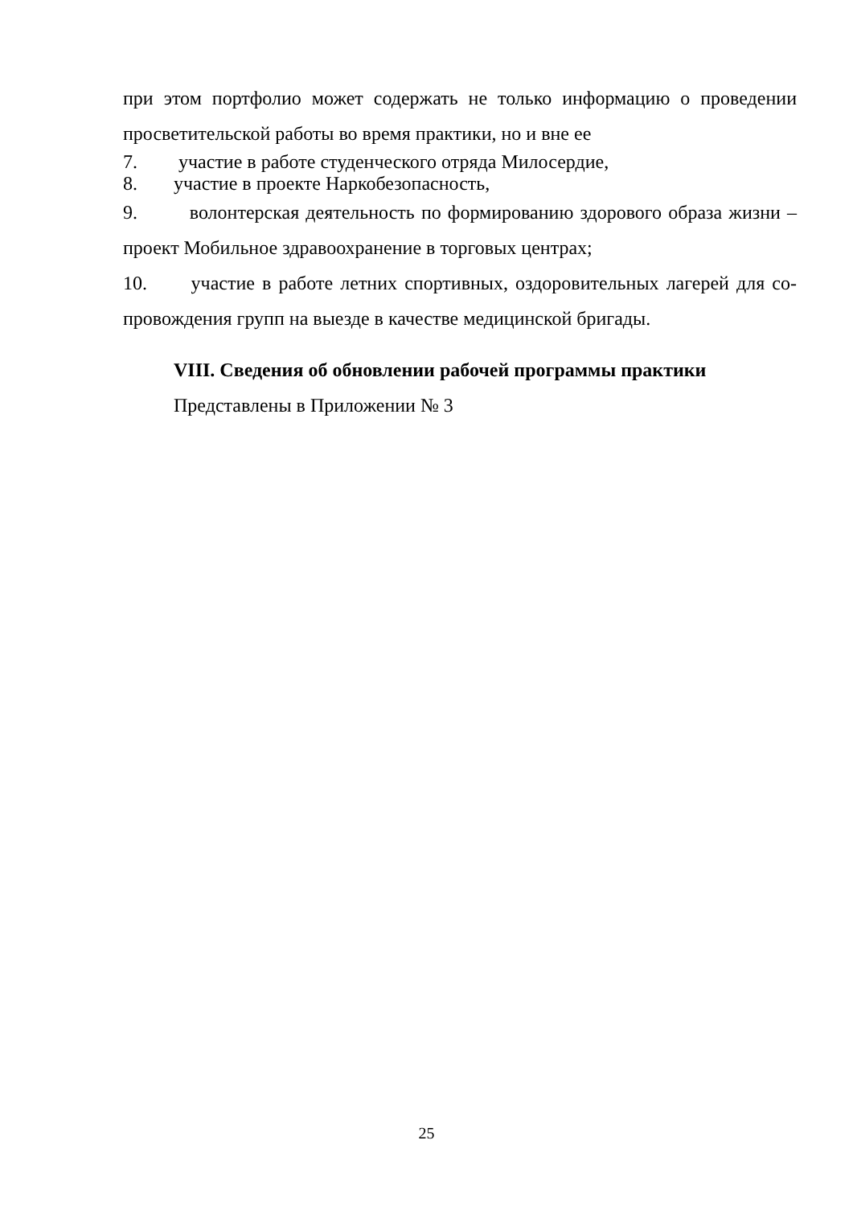при этом портфолио может содержать не только информацию о проведении просветительской работы во время практики, но и вне ее
7. участие в работе студенческого отряда Милосердие,
8. участие в проекте Наркобезопасность,
9. волонтерская деятельность по формированию здорового образа жизни – проект Мобильное здравоохранение в торговых центрах;
10. участие в работе летних спортивных, оздоровительных лагерей для со-провождения групп на выезде в качестве медицинской бригады.
VIII. Сведения об обновлении рабочей программы практики
Представлены в Приложении № 3
25